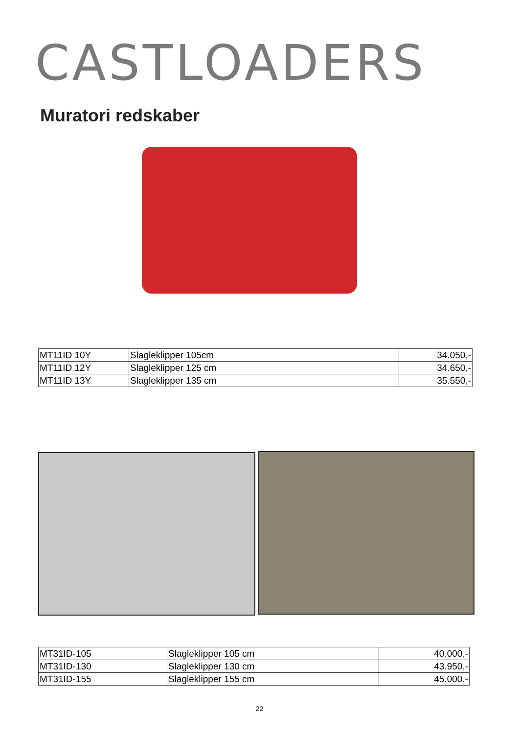CASTLOADERS
Muratori redskaber
| MT11ID 10Y | Slagleklipper 105cm | 34.050,- |
| MT11ID 12Y | Slagleklipper 125 cm | 34.650,- |
| MT11ID 13Y | Slagleklipper 135 cm | 35.550,- |
| MT31ID-105 | Slagleklipper 105 cm | 40.000,- |
| MT31ID-130 | Slagleklipper 130 cm | 43.950,- |
| MT31ID-155 | Slagleklipper 155 cm | 45.000,- |
22